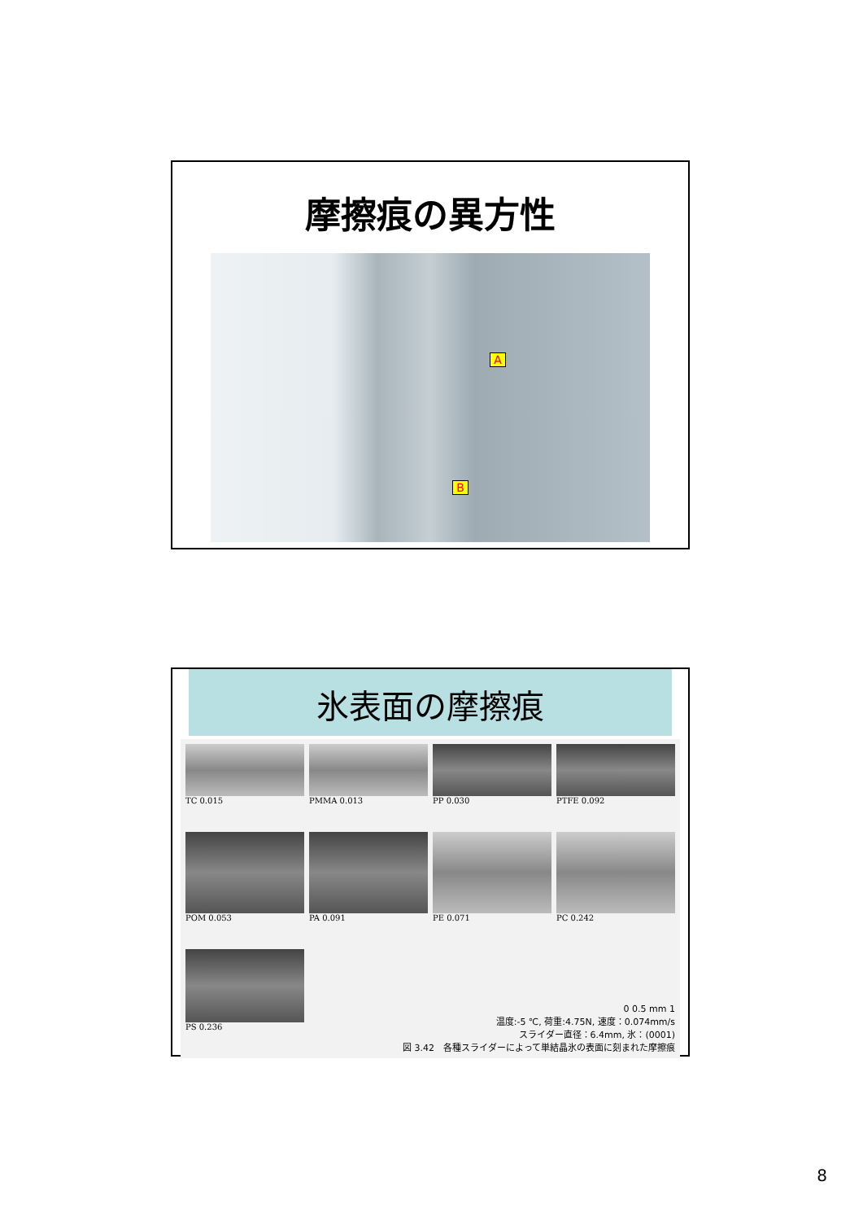摩擦痕の異方性
A
B
氷表面の摩擦痕
TC 0.015
PMMA 0.013
PP 0.030
PTFE 0.092
POM 0.053
PA 0.091
PE 0.071
PC 0.242
PS 0.236
0 0.5 mm 1
温度:-5 ℃, 荷重:4.75N, 速度：0.074mm/s
スライダー直径：6.4mm, 氷：(0001)
図 3.42　各種スライダーによって単結晶氷の表面に刻まれた摩擦痕
8